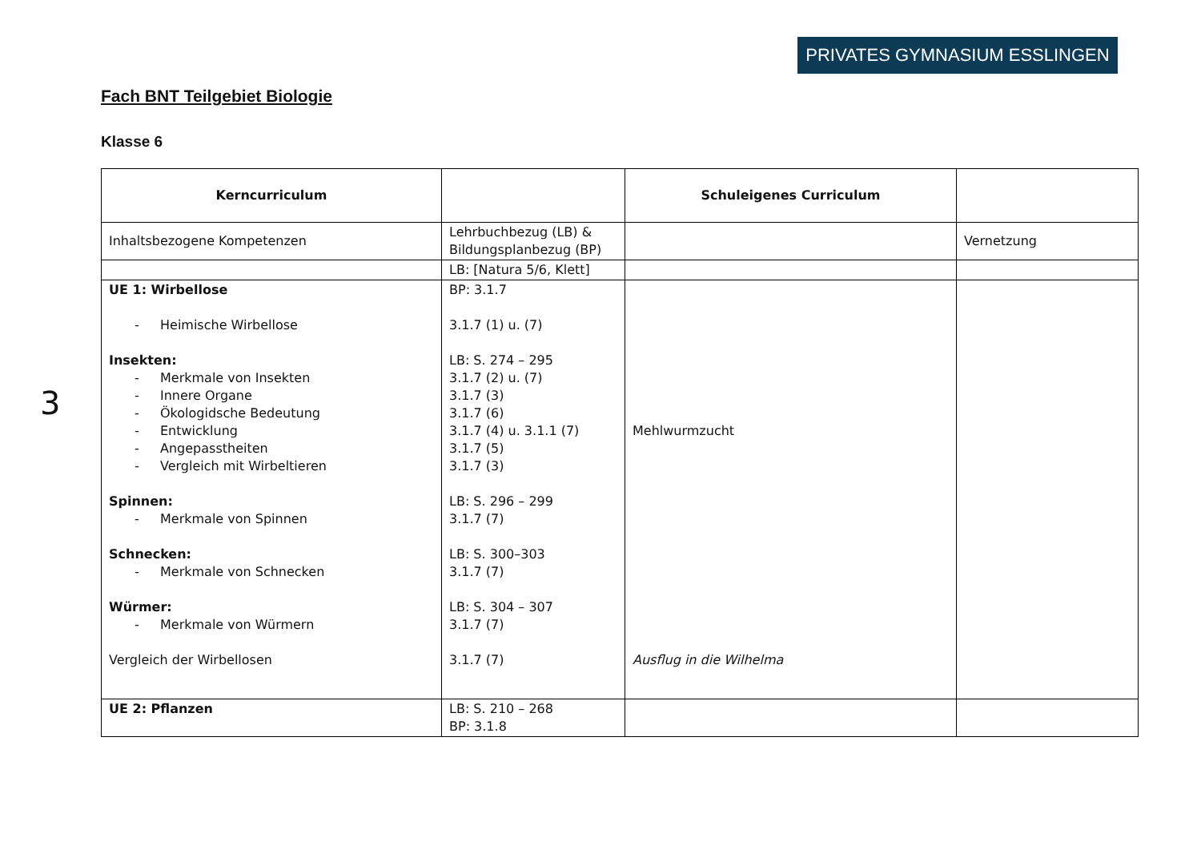PRIVATES GYMNASIUM ESSLINGEN
3
Fach BNT Teilgebiet Biologie
Klasse 6
| Kerncurriculum | | Schuleigenes Curriculum | |
| Inhaltsbezogene Kompetenzen | Lehrbuchbezug (LB) & Bildungsplanbezug (BP) | | Vernetzung |
| | LB: [Natura 5/6, Klett] | | |
| UE 1: Wirbellose - Heimische Wirbellose Insekten: - Merkmale von Insekten - Innere Organe - Ökologidsche Bedeutung - Entwicklung - Angepasstheiten - Vergleich mit Wirbeltieren Spinnen: - Merkmale von Spinnen Schnecken: - Merkmale von Schnecken Würmer: - Merkmale von Würmern Vergleich der Wirbellosen | BP: 3.1.7 3.1.7 (1) u. (7) LB: S. 274 – 295 3.1.7 (2) u. (7) 3.1.7 (3) 3.1.7 (6) 3.1.7 (4) u. 3.1.1 (7) 3.1.7 (5) 3.1.7 (3) LB: S. 296 – 299 3.1.7 (7) LB: S. 300–303 3.1.7 (7) LB: S. 304 – 307 3.1.7 (7) 3.1.7 (7) | Mehlwurmzucht Ausflug in die Wilhelma | |
| UE 2: Pflanzen | LB: S. 210 – 268 BP: 3.1.8 | | |